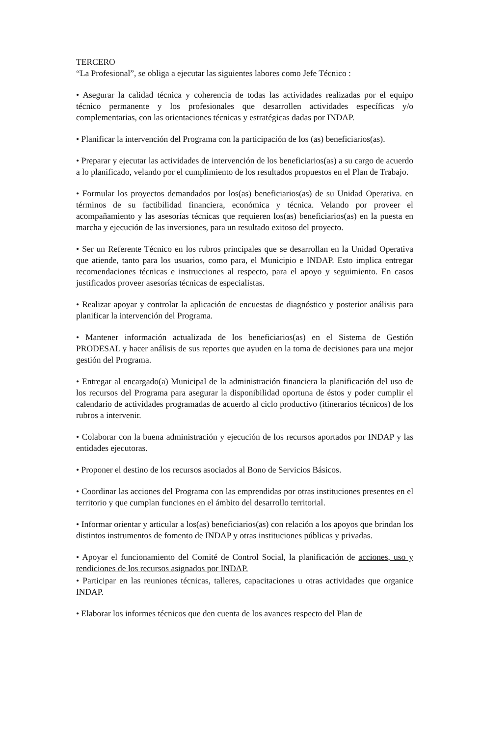TERCERO
“La Profesional”, se obliga a ejecutar las siguientes labores como Jefe Técnico :
• Asegurar la calidad técnica y coherencia de todas las actividades realizadas por el equipo técnico permanente y los profesionales que desarrollen actividades específicas y/o complementarias, con las orientaciones técnicas y estratégicas dadas por INDAP.
• Planificar la intervención del Programa con la participación de los (as) beneficiarios(as).
• Preparar y ejecutar las actividades de intervención de los beneficiarios(as) a su cargo de acuerdo a lo planificado, velando por el cumplimiento de los resultados propuestos en el Plan de Trabajo.
• Formular los proyectos demandados por los(as) beneficiarios(as) de su Unidad Operativa. en términos de su factibilidad financiera, económica y técnica. Velando por proveer el acompañamiento y las asesorías técnicas que requieren los(as) beneficiarios(as) en la puesta en marcha y ejecución de las inversiones, para un resultado exitoso del proyecto.
• Ser un Referente Técnico en los rubros principales que se desarrollan en la Unidad Operativa que atiende, tanto para los usuarios, como para, el Municipio e INDAP. Esto implica entregar recomendaciones técnicas e instrucciones al respecto, para el apoyo y seguimiento. En casos justificados proveer asesorías técnicas de especialistas.
• Realizar apoyar y controlar la aplicación de encuestas de diagnóstico y posterior análisis para planificar la intervención del Programa.
• Mantener información actualizada de los beneficiarios(as) en el Sistema de Gestión PRODESAL y hacer análisis de sus reportes que ayuden en la toma de decisiones para una mejor gestión del Programa.
• Entregar al encargado(a) Municipal de la administración financiera la planificación del uso de los recursos del Programa para asegurar la disponibilidad oportuna de éstos y poder cumplir el calendario de actividades programadas de acuerdo al ciclo productivo (itinerarios técnicos) de los rubros a intervenir.
• Colaborar con la buena administración y ejecución de los recursos aportados por INDAP y las entidades ejecutoras.
• Proponer el destino de los recursos asociados al Bono de Servicios Básicos.
• Coordinar las acciones del Programa con las emprendidas por otras instituciones presentes en el territorio y que cumplan funciones en el ámbito del desarrollo territorial.
• Informar orientar y articular a los(as) beneficiarios(as) con relación a los apoyos que brindan los distintos instrumentos de fomento de INDAP y otras instituciones públicas y privadas.
• Apoyar el funcionamiento del Comité de Control Social, la planificación de acciones, uso y rendiciones de los recursos asignados por INDAP.
• Participar en las reuniones técnicas, talleres, capacitaciones u otras actividades que organice INDAP.
• Elaborar los informes técnicos que den cuenta de los avances respecto del Plan de